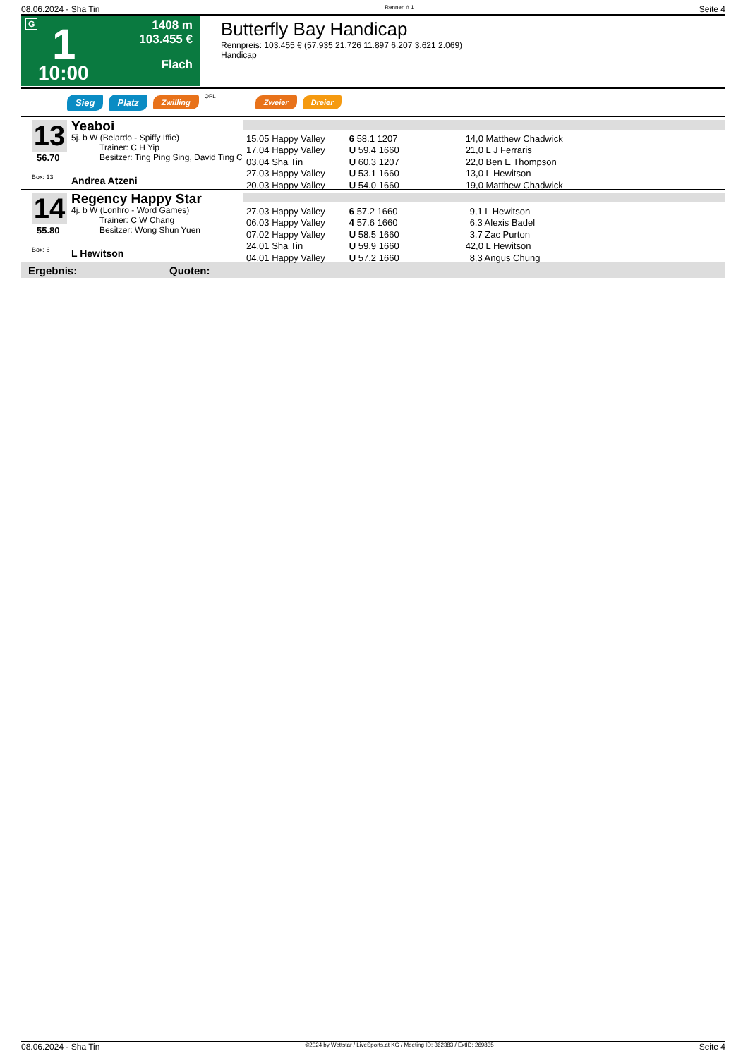08.06.2024 - Sha Tin Rennen # 1 Seite 4
G 1
10:00
1408 m
103.455 €
Flach
Butterfly Bay Handicap
Rennpreis: 103.455 € (57.935 21.726 11.897 6.207 3.621 2.069)
Handicap
Sieg Platz Zwilling QPL Zweier Dreier
13
56.70
Box: 13
Yeaboi
5j. b W (Belardo - Spiffy Iffie)
Trainer: C H Yip
Besitzer: Ting Ping Sing, David Ting C
Andrea Atzeni
| 15.05 Happy Valley | 6 58.1 1207 | 14,0 Matthew Chadwick |
| 17.04 Happy Valley | U 59.4 1660 | 21,0 L J Ferraris |
| 03.04 Sha Tin | U 60.3 1207 | 22,0 Ben E Thompson |
| 27.03 Happy Valley | U 53.1 1660 | 13,0 L Hewitson |
| 20.03 Happy Valley | U 54.0 1660 | 19,0 Matthew Chadwick |
14
55.80
Box: 6
Regency Happy Star
4j. b W (Lonhro - Word Games)
Trainer: C W Chang
Besitzer: Wong Shun Yuen
L Hewitson
| 27.03 Happy Valley | 6 57.2 1660 | 9,1 L Hewitson |
| 06.03 Happy Valley | 4 57.6 1660 | 6,3 Alexis Badel |
| 07.02 Happy Valley | U 58.5 1660 | 3,7 Zac Purton |
| 24.01 Sha Tin | U 59.9 1660 | 42,0 L Hewitson |
| 04.01 Happy Valley | U 57.2 1660 | 8,3 Angus Chung |
Ergebnis: Quoten:
08.06.2024 - Sha Tin ©2024 by Wettstar / LiveSports.at KG / Meeting ID: 362383 / ExtID: 269835 Seite 4